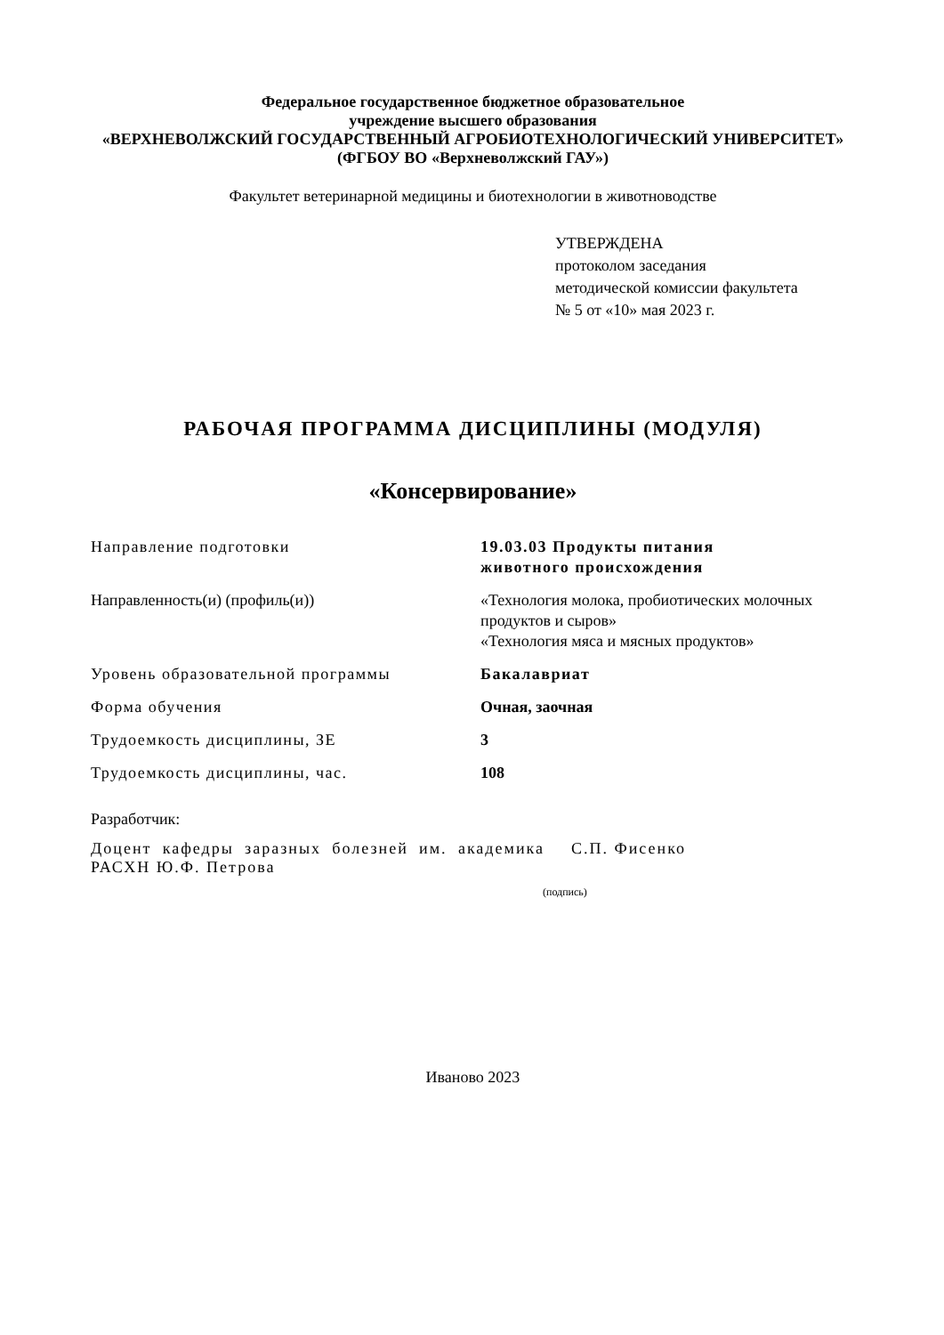Федеральное государственное бюджетное образовательное
учреждение высшего образования
«ВЕРХНЕВОЛЖСКИЙ ГОСУДАРСТВЕННЫЙ АГРОБИОТЕХНОЛОГИЧЕСКИЙ УНИВЕРСИТЕТ»
(ФГБОУ ВО «Верхневолжский ГАУ»)
Факультет ветеринарной медицины и биотехнологии в животноводстве
УТВЕРЖДЕНА
протоколом заседания
методической комиссии факультета
№ 5 от «10» мая 2023 г.
РАБОЧАЯ ПРОГРАММА ДИСЦИПЛИНЫ (МОДУЛЯ)
«Консервирование»
| Направление подготовки | 19.03.03 Продукты питания животного происхождения |
| Направленность(и) (профиль(и)) | «Технология молока, пробиотических молочных продуктов и сыров» «Технология мяса и мясных продуктов» |
| Уровень образовательной программы | Бакалавриат |
| Форма обучения | Очная, заочная |
| Трудоемкость дисциплины, ЗЕ | 3 |
| Трудоемкость дисциплины, час. | 108 |
Разработчик:
Доцент кафедры заразных болезней им. академика РАСХН Ю.Ф. Петрова
С.П. Фисенко
(подпись)
Иваново 2023